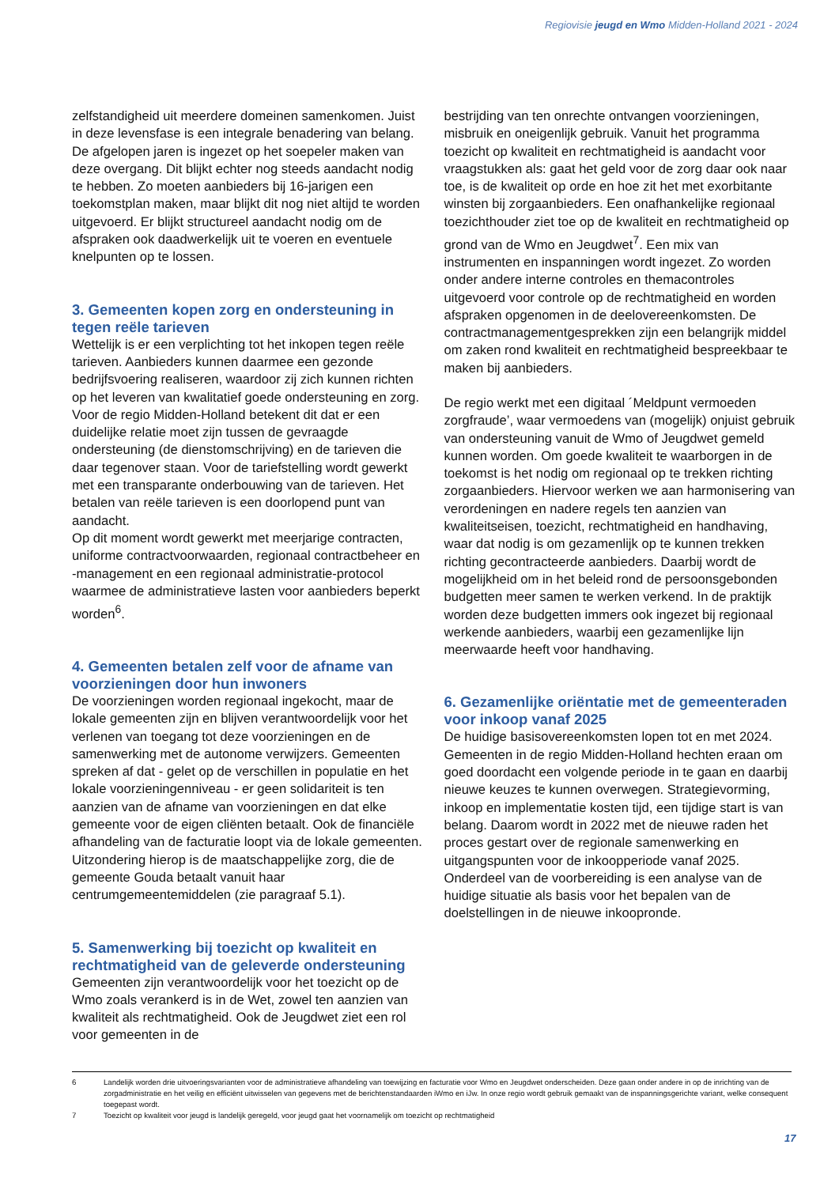Regiovisie jeugd en Wmo Midden-Holland 2021 - 2024
zelfstandigheid uit meerdere domeinen samenkomen. Juist in deze levensfase is een integrale benadering van belang.
De afgelopen jaren is ingezet op het soepeler maken van deze overgang. Dit blijkt echter nog steeds aandacht nodig te hebben. Zo moeten aanbieders bij 16-jarigen een toekomstplan maken, maar blijkt dit nog niet altijd te worden uitgevoerd. Er blijkt structureel aandacht nodig om de afspraken ook daadwerkelijk uit te voeren en eventuele knelpunten op te lossen.
3. Gemeenten kopen zorg en ondersteuning in tegen reële tarieven
Wettelijk is er een verplichting tot het inkopen tegen reële tarieven. Aanbieders kunnen daarmee een gezonde bedrijfsvoering realiseren, waardoor zij zich kunnen richten op het leveren van kwalitatief goede ondersteuning en zorg. Voor de regio Midden-Holland betekent dit dat er een duidelijke relatie moet zijn tussen de gevraagde ondersteuning (de dienstomschrijving) en de tarieven die daar tegenover staan. Voor de tariefstelling wordt gewerkt met een transparante onderbouwing van de tarieven. Het betalen van reële tarieven is een doorlopend punt van aandacht.
Op dit moment wordt gewerkt met meerjarige contracten, uniforme contractvoorwaarden, regionaal contractbeheer en -management en een regionaal administratie-protocol waarmee de administratieve lasten voor aanbieders beperkt worden<sup>6</sup>.
4. Gemeenten betalen zelf voor de afname van voorzieningen door hun inwoners
De voorzieningen worden regionaal ingekocht, maar de lokale gemeenten zijn en blijven verantwoordelijk voor het verlenen van toegang tot deze voorzieningen en de samenwerking met de autonome verwijzers. Gemeenten spreken af dat - gelet op de verschillen in populatie en het lokale voorzieningenniveau - er geen solidariteit is ten aanzien van de afname van voorzieningen en dat elke gemeente voor de eigen cliënten betaalt. Ook de financiële afhandeling van de facturatie loopt via de lokale gemeenten. Uitzondering hierop is de maatschappelijke zorg, die de gemeente Gouda betaalt vanuit haar centrumgemeentemiddelen (zie paragraaf 5.1).
5. Samenwerking bij toezicht op kwaliteit en rechtmatigheid van de geleverde ondersteuning
Gemeenten zijn verantwoordelijk voor het toezicht op de Wmo zoals verankerd is in de Wet, zowel ten aanzien van kwaliteit als rechtmatigheid. Ook de Jeugdwet ziet een rol voor gemeenten in de
bestrijding van ten onrechte ontvangen voorzieningen, misbruik en oneigenlijk gebruik. Vanuit het programma toezicht op kwaliteit en rechtmatigheid is aandacht voor vraagstukken als: gaat het geld voor de zorg daar ook naar toe, is de kwaliteit op orde en hoe zit het met exorbitante winsten bij zorgaanbieders. Een onafhankelijke regionaal toezichthouder ziet toe op de kwaliteit en rechtmatigheid op grond van de Wmo en Jeugdwet<sup>7</sup>. Een mix van instrumenten en inspanningen wordt ingezet. Zo worden onder andere interne controles en themacontroles uitgevoerd voor controle op de rechtmatigheid en worden afspraken opgenomen in de deelovereenkomsten. De contractmanagementgesprekken zijn een belangrijk middel om zaken rond kwaliteit en rechtmatigheid bespreekbaar te maken bij aanbieders.
De regio werkt met een digitaal ´Meldpunt vermoeden zorgfraude’, waar vermoedens van (mogelijk) onjuist gebruik van ondersteuning vanuit de Wmo of Jeugdwet gemeld kunnen worden. Om goede kwaliteit te waarborgen in de toekomst is het nodig om regionaal op te trekken richting zorgaanbieders. Hiervoor werken we aan harmonisering van verordeningen en nadere regels ten aanzien van kwaliteitseisen, toezicht, rechtmatigheid en handhaving, waar dat nodig is om gezamenlijk op te kunnen trekken richting gecontracteerde aanbieders. Daarbij wordt de mogelijkheid om in het beleid rond de persoonsgebonden budgetten meer samen te werken verkend. In de praktijk worden deze budgetten immers ook ingezet bij regionaal werkende aanbieders, waarbij een gezamenlijke lijn meerwaarde heeft voor handhaving.
6. Gezamenlijke oriëntatie met de gemeenteraden voor inkoop vanaf 2025
De huidige basisovereenkomsten lopen tot en met 2024. Gemeenten in de regio Midden-Holland hechten eraan om goed doordacht een volgende periode in te gaan en daarbij nieuwe keuzes te kunnen overwegen. Strategievorming, inkoop en implementatie kosten tijd, een tijdige start is van belang. Daarom wordt in 2022 met de nieuwe raden het proces gestart over de regionale samenwerking en uitgangspunten voor de inkoopperiode vanaf 2025. Onderdeel van de voorbereiding is een analyse van de huidige situatie als basis voor het bepalen van de doelstellingen in de nieuwe inkoopronde.
6 Landelijk worden drie uitvoeringsvarianten voor de administratieve afhandeling van toewijzing en facturatie voor Wmo en Jeugdwet onderscheiden. Deze gaan onder andere in op de inrichting van de zorgadministratie en het veilig en efficiënt uitwisselen van gegevens met de berichtenstandaarden iWmo en iJw. In onze regio wordt gebruik gemaakt van de inspanningsgerichte variant, welke consequent toegepast wordt.
7 Toezicht op kwaliteit voor jeugd is landelijk geregeld, voor jeugd gaat het voornamelijk om toezicht op rechtmatigheid
17